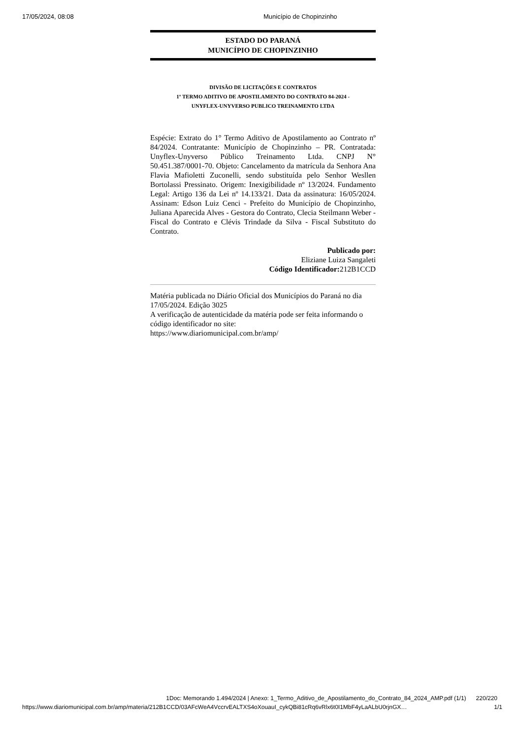17/05/2024, 08:08 Município de Chopinzinho
ESTADO DO PARANÁ
MUNICÍPIO DE CHOPINZINHO
DIVISÃO DE LICITAÇÕES E CONTRATOS
1º TERMO ADITIVO DE APOSTILAMENTO DO CONTRATO 84-2024 -
UNYFLEX-UNYVERSO PUBLICO TREINAMENTO LTDA
Espécie: Extrato do 1° Termo Aditivo de Apostilamento ao Contrato nº 84/2024. Contratante: Município de Chopinzinho – PR. Contratada: Unyflex-Unyverso Público Treinamento Ltda. CNPJ N° 50.451.387/0001-70. Objeto: Cancelamento da matrícula da Senhora Ana Flavia Mafioletti Zuconelli, sendo substituída pelo Senhor Wesllen Bortolassi Pressinato. Origem: Inexigibilidade nº 13/2024. Fundamento Legal: Artigo 136 da Lei nº 14.133/21. Data da assinatura: 16/05/2024. Assinam: Edson Luiz Cenci - Prefeito do Município de Chopinzinho, Juliana Aparecida Alves - Gestora do Contrato, Clecia Steilmann Weber - Fiscal do Contrato e Clévis Trindade da Silva - Fiscal Substituto do Contrato.
Publicado por:
Eliziane Luiza Sangaleti
Código Identificador: 212B1CCD
Matéria publicada no Diário Oficial dos Municípios do Paraná no dia 17/05/2024. Edição 3025
A verificação de autenticidade da matéria pode ser feita informando o código identificador no site:
https://www.diariomunicipal.com.br/amp/
1Doc: Memorando 1.494/2024 | Anexo: 1_Termo_Aditivo_de_Apostilamento_do_Contrato_84_2024_AMP.pdf (1/1) 220/220
https://www.diariomunicipal.com.br/amp/materia/212B1CCD/03AFcWeA4VccrvEALTXS4oXouauI_cykQBi81cRq6vRlx6t0I1MbF4yLaALbU0rjnGX… 1/1